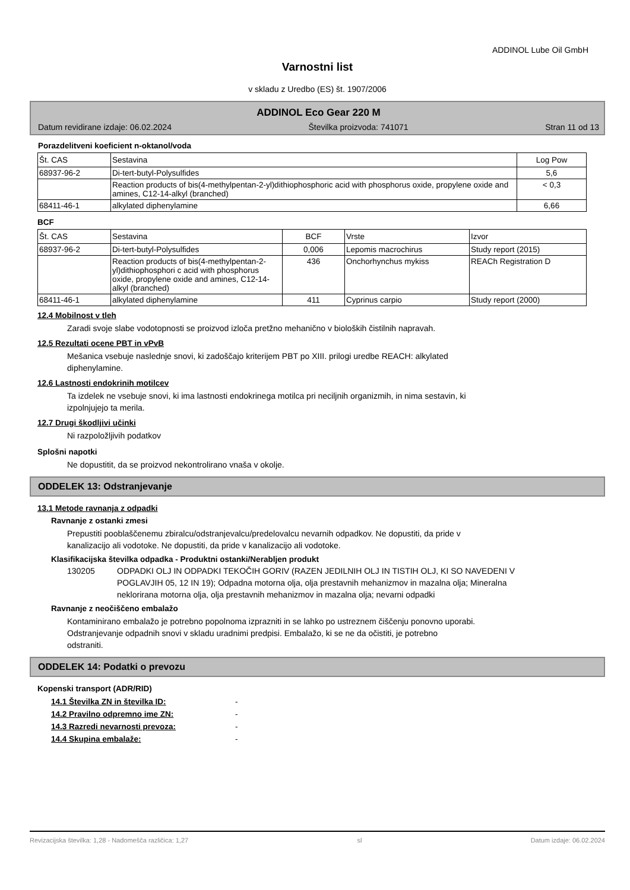ADDINOL Lube Oil GmbH
Varnostni list
v skladu z Uredbo (ES) št. 1907/2006
ADDINOL Eco Gear 220 M
Datum revidirane izdaje: 06.02.2024 Številka proizvoda: 741071 Stran 11 od 13
Porazdelitveni koeficient n-oktanol/voda
| Št. CAS | Sestavina | Log Pow |
| --- | --- | --- |
| 68937-96-2 | Di-tert-butyl-Polysulfides | 5,6 |
| | Reaction products of bis(4-methylpentan-2-yl)dithiophosphoric acid with phosphorus oxide, propylene oxide and amines, C12-14-alkyl (branched) | < 0,3 |
| 68411-46-1 | alkylated diphenylamine | 6,66 |
BCF
| Št. CAS | Sestavina | BCF | Vrste | Izvor |
| --- | --- | --- | --- | --- |
| 68937-96-2 | Di-tert-butyl-Polysulfides | 0,006 | Lepomis macrochirus | Study report (2015) |
| | Reaction products of bis(4-methylpentan-2-yl)dithiophosphori c acid with phosphorus oxide, propylene oxide and amines, C12-14-alkyl (branched) | 436 | Onchorhynchus mykiss | REACh Registration D |
| 68411-46-1 | alkylated diphenylamine | 411 | Cyprinus carpio | Study report (2000) |
12.4 Mobilnost v tleh
Zaradi svoje slabe vodotopnosti se proizvod izloča pretžno mehanično v bioloških čistilnih napravah.
12.5 Rezultati ocene PBT in vPvB
Mešanica vsebuje naslednje snovi, ki zadoščajo kriterijem PBT po XIII. prilogi uredbe REACH: alkylated
diphenylamine.
12.6 Lastnosti endokrinih motilcev
Ta izdelek ne vsebuje snovi, ki ima lastnosti endokrinega motilca pri neciljnih organizmih, in nima sestavin, ki
izpolnjujejo ta merila.
12.7 Drugi škodljivi učinki
Ni razpoložljivih podatkov
Splošni napotki
Ne dopustitit, da se proizvod nekontrolirano vnaša v okolje.
ODDELEK 13: Odstranjevanje
13.1 Metode ravnanja z odpadki
Ravnanje z ostanki zmesi
Prepustiti pooblaščenemu zbiralcu/odstranjevalcu/predelovalcu nevarnih odpadkov. Ne dopustiti, da pride v
kanalizacijo ali vodotoke. Ne dopustiti, da pride v kanalizacijo ali vodotoke.
Klasifikacijska številka odpadka - Produktni ostanki/Nerabljen produkt
130205 ODPADKI OLJ IN ODPADKI TEKOČIH GORIV (RAZEN JEDILNIH OLJ IN TISTIH OLJ, KI SO NAVEDENI V POGLAVJIH 05, 12 IN 19); Odpadna motorna olja, olja prestavnih mehanizmov in mazalna olja; Mineralna neklorirana motorna olja, olja prestavnih mehanizmov in mazalna olja; nevarni odpadki
Ravnanje z neočiščeno embalažo
Kontaminirano embalažo je potrebno popolnoma izprazniti in se lahko po ustreznem čiščenju ponovno uporabi.
Odstranjevanje odpadnih snovi v skladu uradnimi predpisi. Embalažo, ki se ne da očistiti, je potrebno
odstraniti.
ODDELEK 14: Podatki o prevozu
Kopenski transport (ADR/RID)
14.1 Številka ZN in številka ID: -
14.2 Pravilno odpremno ime ZN: -
14.3 Razredi nevarnosti prevoza: -
14.4 Skupina embalaže: -
Revizacijska številka: 1,28 - Nadomešča različica: 1,27 sl Datum izdaje: 06.02.2024